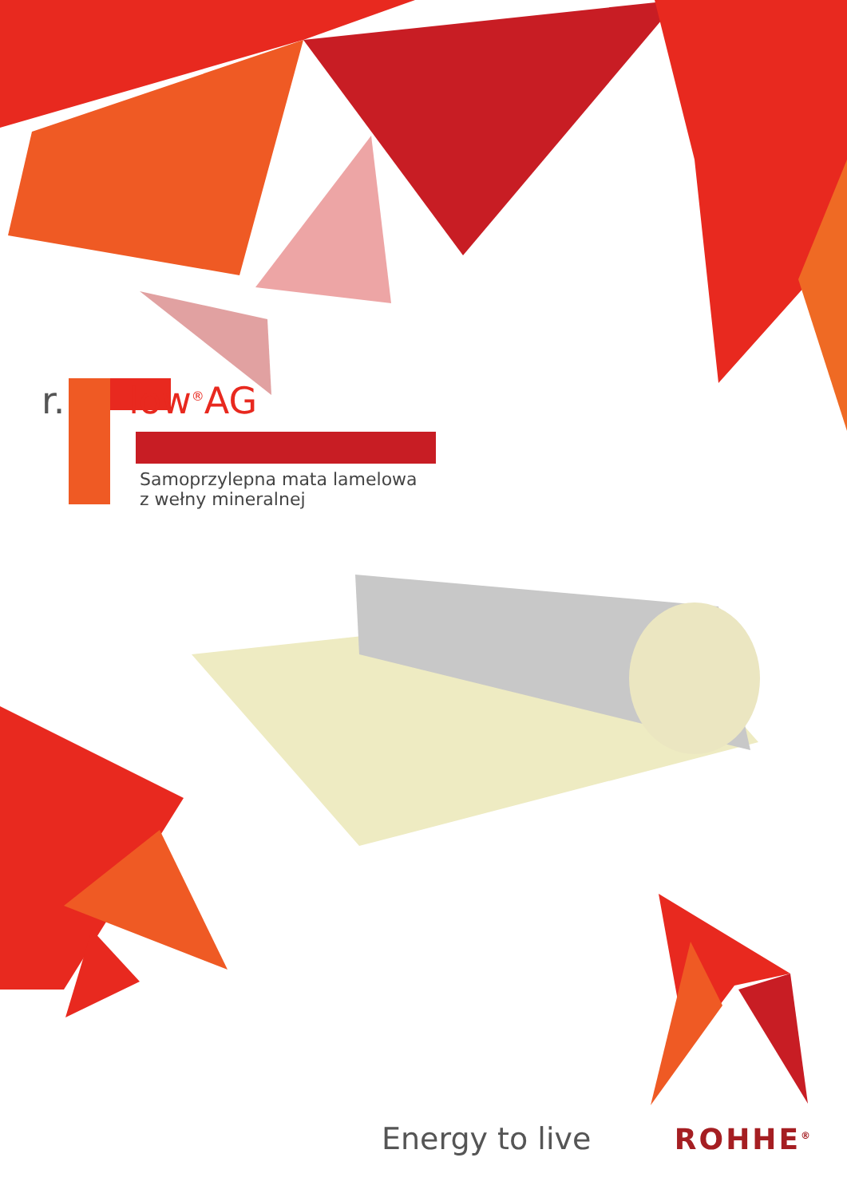r. low<sup>®</sup>AG
Samoprzylepna mata lamelowa
z wełny mineralnej
Energy to live ROHHE<sup>®</sup>